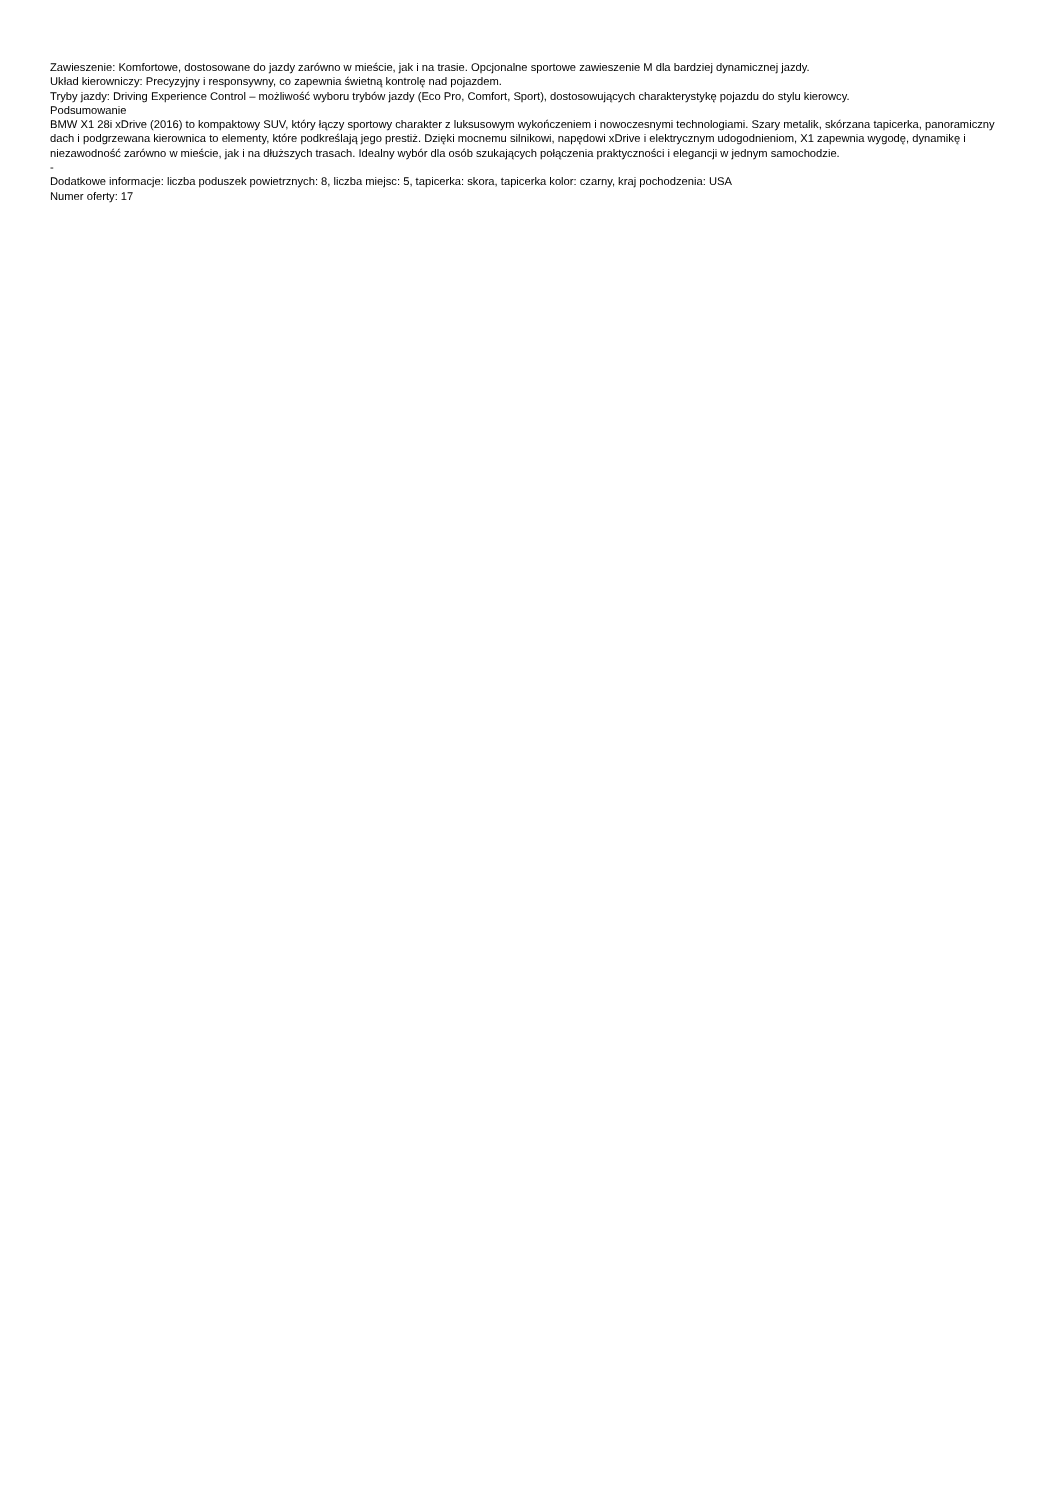Zawieszenie: Komfortowe, dostosowane do jazdy zarówno w mieście, jak i na trasie. Opcjonalne sportowe zawieszenie M dla bardziej dynamicznej jazdy.
Układ kierowniczy: Precyzyjny i responsywny, co zapewnia świetną kontrolę nad pojazdem.
Tryby jazdy: Driving Experience Control – możliwość wyboru trybów jazdy (Eco Pro, Comfort, Sport), dostosowujących charakterystykę pojazdu do stylu kierowcy.
Podsumowanie
BMW X1 28i xDrive (2016) to kompaktowy SUV, który łączy sportowy charakter z luksusowym wykończeniem i nowoczesnymi technologiami. Szary metalik, skórzana tapicerka, panoramiczny dach i podgrzewana kierownica to elementy, które podkreślają jego prestiż. Dzięki mocnemu silnikowi, napędowi xDrive i elektrycznym udogodnieniom, X1 zapewnia wygodę, dynamikę i niezawodność zarówno w mieście, jak i na dłuższych trasach. Idealny wybór dla osób szukających połączenia praktyczności i elegancji w jednym samochodzie.
-
Dodatkowe informacje: liczba poduszek powietrznych: 8, liczba miejsc: 5, tapicerka: skora, tapicerka kolor: czarny, kraj pochodzenia: USA
Numer oferty: 17